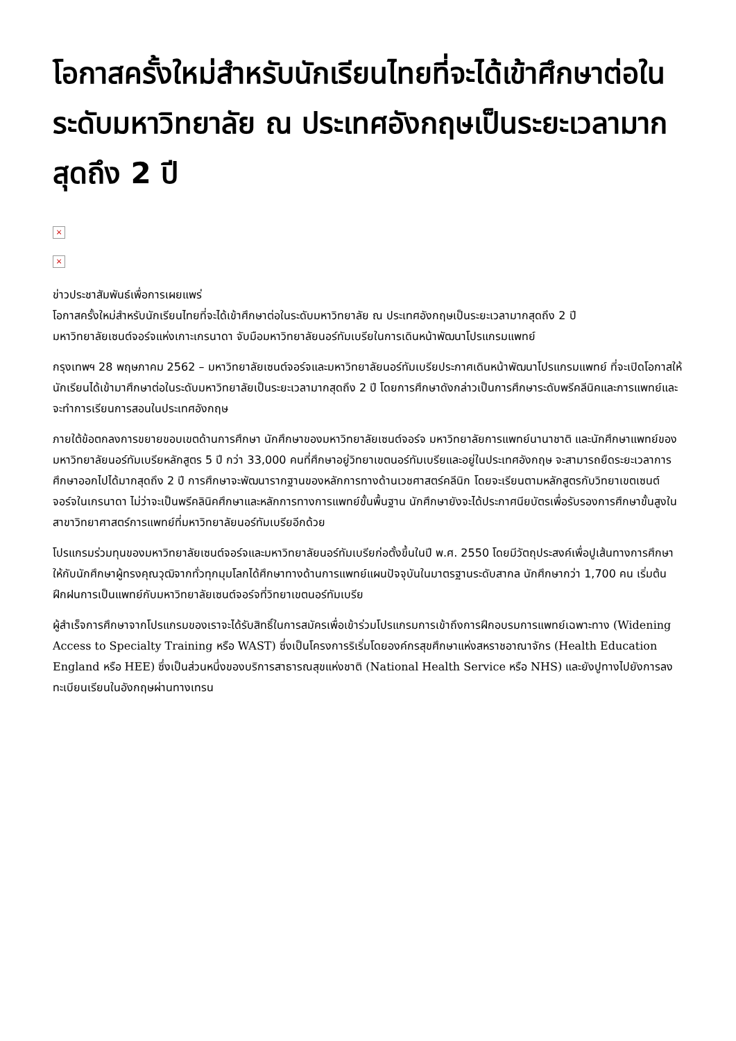โอกาสครั้งใหม่สำหรับนักเรียนไทยที่จะได้เข้าศึกษาต่อในระดับมหาวิทยาลัย ณ ประเทศอังกฤษเป็นระยะเวลามากสุดถึง 2 ปี
×
×
ข่าวประชาสัมพันธ์เพื่อการเผยแพร่
โอกาสครั้งใหม่สำหรับนักเรียนไทยที่จะได้เข้าศึกษาต่อในระดับมหาวิทยาลัย ณ ประเทศอังกฤษเป็นระยะเวลามากสุดถึง 2 ปี
มหาวิทยาลัยเซนต์จอร์จแห่งเกาะเกรนาดา จับมือมหาวิทยาลัยนอร์ทัมเบรียในการเดินหน้าพัฒนาโปรแกรมแพทย์
กรุงเทพฯ 28 พฤษภาคม 2562 – มหาวิทยาลัยเซนต์จอร์จและมหาวิทยาลัยนอร์ทัมเบรียประกาศเดินหน้าพัฒนาโปรแกรมแพทย์ ที่จะเปิดโอกาสให้นักเรียนได้เข้ามาศึกษาต่อในระดับมหาวิทยาลัยเป็นระยะเวลามากสุดถึง 2 ปี โดยการศึกษาดังกล่าวเป็นการศึกษาระดับพรีคลีนิคและการแพทย์และจะทำการเรียนการสอนในประเทศอังกฤษ
ภายใต้ข้อตกลงการขยายขอบเขตด้านการศึกษา นักศึกษาของมหาวิทยาลัยเซนต์จอร์จ มหาวิทยาลัยการแพทย์นานาชาติ และนักศึกษาแพทย์ของมหาวิทยาลัยนอร์ทัมเบรียหลักสูตร 5 ปี กว่า 33,000 คนที่ศึกษาอยู่วิทยาเขตนอร์ทัมเบรียและอยู่ในประเทศอังกฤษ จะสามารถยืดระยะเวลาการศึกษาออกไปได้มากสุดถึง 2 ปี การศึกษาจะพัฒนารากฐานของหลักการทางด้านเวชศาสตร์คลีนิก โดยจะเรียนตามหลักสูตรกับวิทยาเขตเซนต์จอร์จในเกรนาดา ไม่ว่าจะเป็นพรีคลินิคศึกษาและหลักการทางการแพทย์ขั้นพื้นฐาน นักศึกษายังจะได้ประกาศนียบัตรเพื่อรับรองการศึกษาขั้นสูงในสาขาวิทยาศาสตร์การแพทย์ที่มหาวิทยาลัยนอร์ทัมเบรียอีกด้วย
โปรแกรมร่วมทุนของมหาวิทยาลัยเซนต์จอร์จและมหาวิทยาลัยนอร์ทัมเบรียก่อตั้งขึ้นในปี พ.ศ. 2550 โดยมีวัตถุประสงค์เพื่อปูเส้นทางการศึกษาให้กับนักศึกษาผู้ทรงคุณวุฒิจากทั่วทุกมุมโลกได้ศึกษาทางด้านการแพทย์แผนปัจจุบันในมาตรฐานระดับสากล นักศึกษากว่า 1,700 คน เริ่มต้นฝึกฝนการเป็นแพทย์กับมหาวิทยาลัยเซนต์จอร์จที่วิทยาเขตนอร์ทัมเบรีย
ผู้สำเร็จการศึกษาจากโปรแกรมของเราจะได้รับสิทธิ์ในการสมัครเพื่อเข้าร่วมโปรแกรมการเข้าถึงการฝึกอบรมการแพทย์เฉพาะทาง (Widening Access to Specialty Training หรือ WAST) ซึ่งเป็นโครงการริเริ่มโดยองค์กรสุขศึกษาแห่งสหราชอาณาจักร (Health Education England หรือ HEE) ซึ่งเป็นส่วนหนึ่งของบริการสาธารณสุขแห่งชาติ (National Health Service หรือ NHS) และยังปูทางไปยังการลงทะเบียนเรียนในอังกฤษผ่านทางเทรน